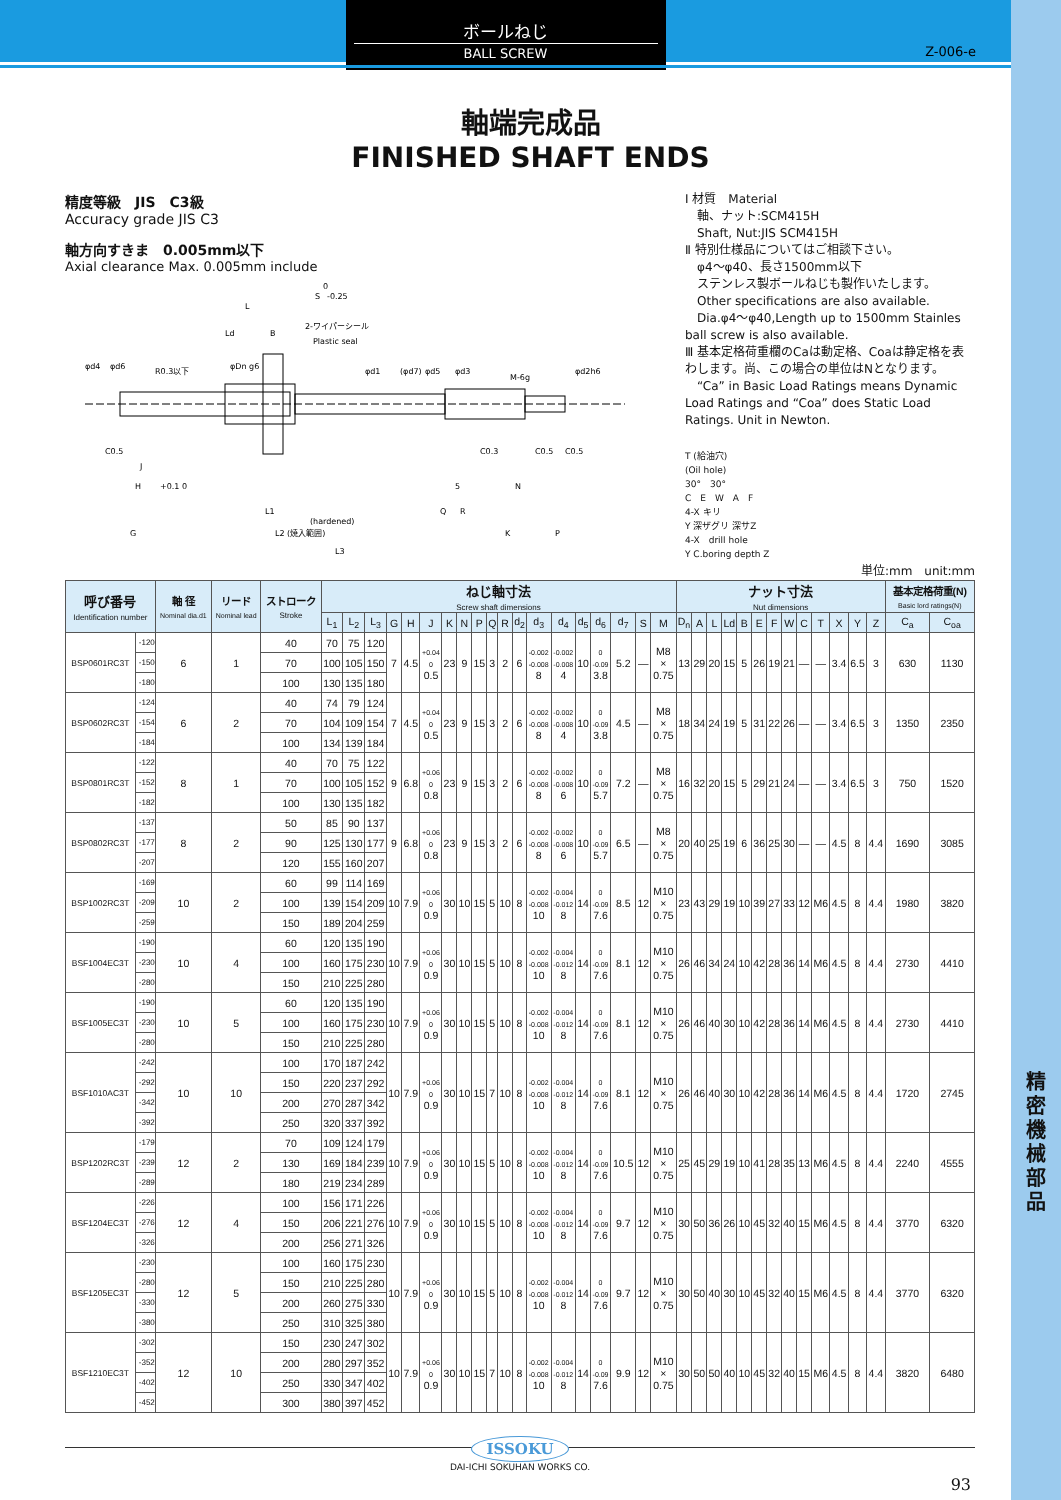精
密
機
械
部
品
ボールねじ
BALL SCREW
Z-006-e
軸端完成品
FINISHED SHAFT ENDS
精度等級　JIS　C3級
Accuracy grade JIS C3
軸方向すきま　0.005mm以下
Axial clearance Max. 0.005mm include
S
0
-0.25
L
Ld
B
2-ワイパーシール
Plastic seal
R0.3以下
M-6g
φd4
φd6
φDn g6
φd1
(φd7)
φd5
φd3
φd2h6
C0.5
J
C0.3
C0.5
C0.5
H
+0.1 0
5
N
L1
Q
R
(hardened)
L2 (焼入範囲)
G
K
P
L3
Ⅰ 材質　Material
　軸、ナット:SCM415H
　Shaft, Nut:JIS SCM415H
Ⅱ 特別仕様品についてはご相談下さい。
　φ4〜φ40、長さ1500mm以下
　ステンレス製ボールねじも製作いたします。
　Other specifications are also available.
　Dia.φ4〜φ40,Length up to 1500mm Stainles ball screw is also available.
Ⅲ 基本定格荷重欄のCaは動定格、Coaは静定格を表わします。尚、この場合の単位はNとなります。
　“Ca” in Basic Load Ratings means Dynamic Load Ratings and “Coa” does Static Load Ratings. Unit in Newton.
T (給油穴)
(Oil hole)
30°　30°
C　E　W　A　F
4-X キリ
Y 深ザグリ 深サZ
4-X　drill hole
Y C.boring depth Z
単位:mm　unit:mm
| 呼び番号 Identification number | | 軸 径 Nominal dia.d1 | リード Nominal lead | ストローク Stroke | ねじ軸寸法 Screw shaft dimensions | | | | | | | | | | | | | | | | | | | ナット寸法 Nut dimensions | | | | | | | | | | | | | 基本定格荷重(N) Basic lord ratings(N) | |
| --- | --- | --- | --- | --- | --- | --- | --- | --- | --- | --- | --- | --- | --- | --- | --- | --- | --- | --- | --- | --- | --- | --- | --- | --- | --- | --- | --- | --- | --- | --- | --- | --- | --- | --- | --- | --- | --- | --- |
| | | | | | L<sub>1</sub> | L<sub>2</sub> | L<sub>3</sub> | G | H | J | K | N | P | Q | R | d<sub>2</sub> | d<sub>3</sub> | d<sub>4</sub> | d<sub>5</sub> | d<sub>6</sub> | d<sub>7</sub> | S | M | D<sub>n</sub> | A | L | Ld | B | E | F | W | C | T | X | Y | Z | C<sub>a</sub> | C<sub>oa</sub> |
| BSP0601RC3T | -120 | 6 | 1 | 40 | 70 | 75 | 120 | 7 | 4.5 | +0.04 0 0.5 | 23 | 9 | 15 | 3 | 2 | 6 | -0.002 -0.008 8 | -0.002 -0.008 4 | 10 | 0 -0.09 3.8 | 5.2 | — | M8 × 0.75 | 13 | 29 | 20 | 15 | 5 | 26 | 19 | 21 | — | — | 3.4 | 6.5 | 3 | 630 | 1130 |
| | -150 | | | 70 | 100 | 105 | 150 | | | | | | | | | | | | | | | | | | | | | | | | | | | | | | | |
| | -180 | | | 100 | 130 | 135 | 180 | | | | | | | | | | | | | | | | | | | | | | | | | | | | | | | |
| BSP0602RC3T | -124 | 6 | 2 | 40 | 74 | 79 | 124 | 7 | 4.5 | +0.04 0 0.5 | 23 | 9 | 15 | 3 | 2 | 6 | -0.002 -0.008 8 | -0.002 -0.008 4 | 10 | 0 -0.09 3.8 | 4.5 | — | M8 × 0.75 | 18 | 34 | 24 | 19 | 5 | 31 | 22 | 26 | — | — | 3.4 | 6.5 | 3 | 1350 | 2350 |
| | -154 | | | 70 | 104 | 109 | 154 | | | | | | | | | | | | | | | | | | | | | | | | | | | | | | | |
| | -184 | | | 100 | 134 | 139 | 184 | | | | | | | | | | | | | | | | | | | | | | | | | | | | | | | |
| BSP0801RC3T | -122 | 8 | 1 | 40 | 70 | 75 | 122 | 9 | 6.8 | +0.06 0 0.8 | 23 | 9 | 15 | 3 | 2 | 6 | -0.002 -0.008 8 | -0.002 -0.008 6 | 10 | 0 -0.09 5.7 | 7.2 | — | M8 × 0.75 | 16 | 32 | 20 | 15 | 5 | 29 | 21 | 24 | — | — | 3.4 | 6.5 | 3 | 750 | 1520 |
| | -152 | | | 70 | 100 | 105 | 152 | | | | | | | | | | | | | | | | | | | | | | | | | | | | | | | |
| | -182 | | | 100 | 130 | 135 | 182 | | | | | | | | | | | | | | | | | | | | | | | | | | | | | | | |
| BSP0802RC3T | -137 | 8 | 2 | 50 | 85 | 90 | 137 | 9 | 6.8 | +0.06 0 0.8 | 23 | 9 | 15 | 3 | 2 | 6 | -0.002 -0.008 8 | -0.002 -0.008 6 | 10 | 0 -0.09 5.7 | 6.5 | — | M8 × 0.75 | 20 | 40 | 25 | 19 | 6 | 36 | 25 | 30 | — | — | 4.5 | 8 | 4.4 | 1690 | 3085 |
| | -177 | | | 90 | 125 | 130 | 177 | | | | | | | | | | | | | | | | | | | | | | | | | | | | | | | |
| | -207 | | | 120 | 155 | 160 | 207 | | | | | | | | | | | | | | | | | | | | | | | | | | | | | | | |
| BSP1002RC3T | -169 | 10 | 2 | 60 | 99 | 114 | 169 | 10 | 7.9 | +0.06 0 0.9 | 30 | 10 | 15 | 5 | 10 | 8 | -0.002 -0.008 10 | -0.004 -0.012 8 | 14 | 0 -0.09 7.6 | 8.5 | 12 | M10 × 0.75 | 23 | 43 | 29 | 19 | 10 | 39 | 27 | 33 | 12 | M6 | 4.5 | 8 | 4.4 | 1980 | 3820 |
| | -209 | | | 100 | 139 | 154 | 209 | | | | | | | | | | | | | | | | | | | | | | | | | | | | | | | |
| | -259 | | | 150 | 189 | 204 | 259 | | | | | | | | | | | | | | | | | | | | | | | | | | | | | | | |
| BSF1004EC3T | -190 | 10 | 4 | 60 | 120 | 135 | 190 | 10 | 7.9 | +0.06 0 0.9 | 30 | 10 | 15 | 5 | 10 | 8 | -0.002 -0.008 10 | -0.004 -0.012 8 | 14 | 0 -0.09 7.6 | 8.1 | 12 | M10 × 0.75 | 26 | 46 | 34 | 24 | 10 | 42 | 28 | 36 | 14 | M6 | 4.5 | 8 | 4.4 | 2730 | 4410 |
| | -230 | | | 100 | 160 | 175 | 230 | | | | | | | | | | | | | | | | | | | | | | | | | | | | | | | |
| | -280 | | | 150 | 210 | 225 | 280 | | | | | | | | | | | | | | | | | | | | | | | | | | | | | | | |
| BSF1005EC3T | -190 | 10 | 5 | 60 | 120 | 135 | 190 | 10 | 7.9 | +0.06 0 0.9 | 30 | 10 | 15 | 5 | 10 | 8 | -0.002 -0.008 10 | -0.004 -0.012 8 | 14 | 0 -0.09 7.6 | 8.1 | 12 | M10 × 0.75 | 26 | 46 | 40 | 30 | 10 | 42 | 28 | 36 | 14 | M6 | 4.5 | 8 | 4.4 | 2730 | 4410 |
| | -230 | | | 100 | 160 | 175 | 230 | | | | | | | | | | | | | | | | | | | | | | | | | | | | | | | |
| | -280 | | | 150 | 210 | 225 | 280 | | | | | | | | | | | | | | | | | | | | | | | | | | | | | | | |
| BSF1010AC3T | -242 | 10 | 10 | 100 | 170 | 187 | 242 | 10 | 7.9 | +0.06 0 0.9 | 30 | 10 | 15 | 7 | 10 | 8 | -0.002 -0.008 10 | -0.004 -0.012 8 | 14 | 0 -0.09 7.6 | 8.1 | 12 | M10 × 0.75 | 26 | 46 | 40 | 30 | 10 | 42 | 28 | 36 | 14 | M6 | 4.5 | 8 | 4.4 | 1720 | 2745 |
| | -292 | | | 150 | 220 | 237 | 292 | | | | | | | | | | | | | | | | | | | | | | | | | | | | | | | |
| | -342 | | | 200 | 270 | 287 | 342 | | | | | | | | | | | | | | | | | | | | | | | | | | | | | | | |
| | -392 | | | 250 | 320 | 337 | 392 | | | | | | | | | | | | | | | | | | | | | | | | | | | | | | | |
| BSP1202RC3T | -179 | 12 | 2 | 70 | 109 | 124 | 179 | 10 | 7.9 | +0.06 0 0.9 | 30 | 10 | 15 | 5 | 10 | 8 | -0.002 -0.008 10 | -0.004 -0.012 8 | 14 | 0 -0.09 7.6 | 10.5 | 12 | M10 × 0.75 | 25 | 45 | 29 | 19 | 10 | 41 | 28 | 35 | 13 | M6 | 4.5 | 8 | 4.4 | 2240 | 4555 |
| | -239 | | | 130 | 169 | 184 | 239 | | | | | | | | | | | | | | | | | | | | | | | | | | | | | | | |
| | -289 | | | 180 | 219 | 234 | 289 | | | | | | | | | | | | | | | | | | | | | | | | | | | | | | | |
| BSF1204EC3T | -226 | 12 | 4 | 100 | 156 | 171 | 226 | 10 | 7.9 | +0.06 0 0.9 | 30 | 10 | 15 | 5 | 10 | 8 | -0.002 -0.008 10 | -0.004 -0.012 8 | 14 | 0 -0.09 7.6 | 9.7 | 12 | M10 × 0.75 | 30 | 50 | 36 | 26 | 10 | 45 | 32 | 40 | 15 | M6 | 4.5 | 8 | 4.4 | 3770 | 6320 |
| | -276 | | | 150 | 206 | 221 | 276 | | | | | | | | | | | | | | | | | | | | | | | | | | | | | | | |
| | -326 | | | 200 | 256 | 271 | 326 | | | | | | | | | | | | | | | | | | | | | | | | | | | | | | | |
| BSF1205EC3T | -230 | 12 | 5 | 100 | 160 | 175 | 230 | 10 | 7.9 | +0.06 0 0.9 | 30 | 10 | 15 | 5 | 10 | 8 | -0.002 -0.008 10 | -0.004 -0.012 8 | 14 | 0 -0.09 7.6 | 9.7 | 12 | M10 × 0.75 | 30 | 50 | 40 | 30 | 10 | 45 | 32 | 40 | 15 | M6 | 4.5 | 8 | 4.4 | 3770 | 6320 |
| | -280 | | | 150 | 210 | 225 | 280 | | | | | | | | | | | | | | | | | | | | | | | | | | | | | | | |
| | -330 | | | 200 | 260 | 275 | 330 | | | | | | | | | | | | | | | | | | | | | | | | | | | | | | | |
| | -380 | | | 250 | 310 | 325 | 380 | | | | | | | | | | | | | | | | | | | | | | | | | | | | | | | |
| BSF1210EC3T | -302 | 12 | 10 | 150 | 230 | 247 | 302 | 10 | 7.9 | +0.06 0 0.9 | 30 | 10 | 15 | 7 | 10 | 8 | -0.002 -0.008 10 | -0.004 -0.012 8 | 14 | 0 -0.09 7.6 | 9.9 | 12 | M10 × 0.75 | 30 | 50 | 50 | 40 | 10 | 45 | 32 | 40 | 15 | M6 | 4.5 | 8 | 4.4 | 3820 | 6480 |
| | -352 | | | 200 | 280 | 297 | 352 | | | | | | | | | | | | | | | | | | | | | | | | | | | | | | | |
| | -402 | | | 250 | 330 | 347 | 402 | | | | | | | | | | | | | | | | | | | | | | | | | | | | | | | |
| | -452 | | | 300 | 380 | 397 | 452 | | | | | | | | | | | | | | | | | | | | | | | | | | | | | | | |
ISSOKU
DAI-ICHI SOKUHAN WORKS CO.
93